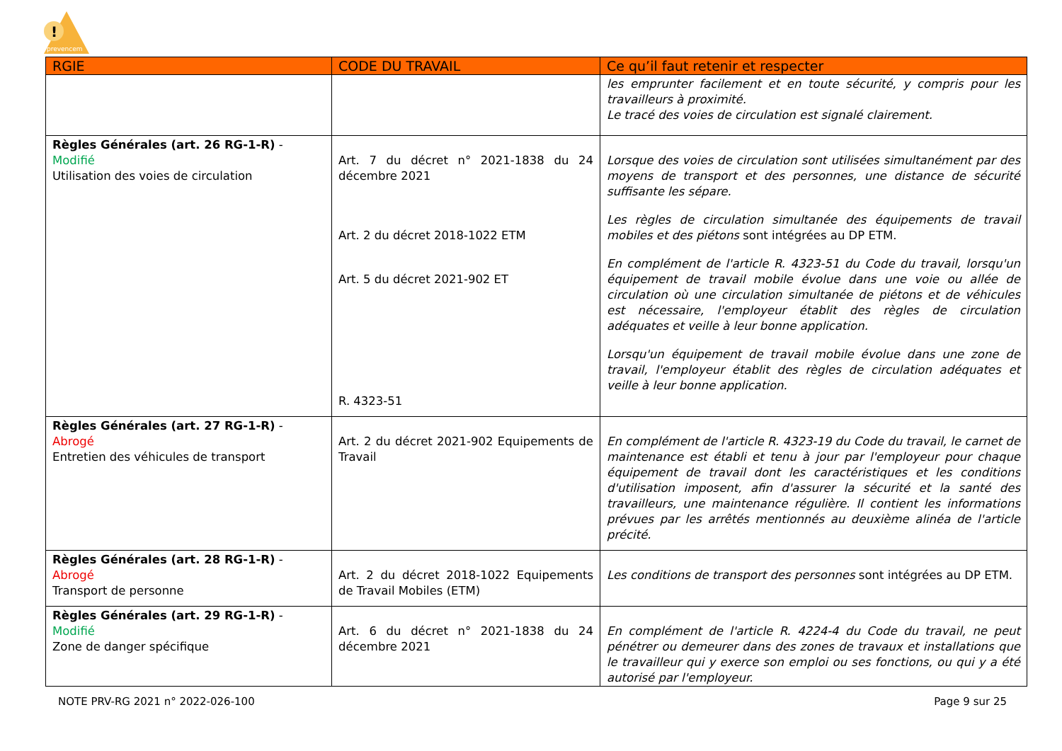!
prevencem
| RGIE | CODE DU TRAVAIL | Ce qu’il faut retenir et respecter |
| --- | --- | --- |
| | | les emprunter facilement et en toute sécurité, y compris pour les travailleurs à proximité. Le tracé des voies de circulation est signalé clairement. |
| Règles Générales (art. 26 RG-1-R) - Modifié Utilisation des voies de circulation | Art. 7 du décret n° 2021-1838 du 24 décembre 2021 Art. 2 du décret 2018-1022 ETM Art. 5 du décret 2021-902 ET R. 4323-51 | Lorsque des voies de circulation sont utilisées simultanément par des moyens de transport et des personnes, une distance de sécurité suffisante les sépare. Les règles de circulation simultanée des équipements de travail mobiles et des piétons sont intégrées au DP ETM. En complément de l'article R. 4323-51 du Code du travail, lorsqu'un équipement de travail mobile évolue dans une voie ou allée de circulation où une circulation simultanée de piétons et de véhicules est nécessaire, l'employeur établit des règles de circulation adéquates et veille à leur bonne application. Lorsqu'un équipement de travail mobile évolue dans une zone de travail, l'employeur établit des règles de circulation adéquates et veille à leur bonne application. |
| Règles Générales (art. 27 RG-1-R) - Abrogé Entretien des véhicules de transport | Art. 2 du décret 2021-902 Equipements de Travail | En complément de l'article R. 4323-19 du Code du travail, le carnet de maintenance est établi et tenu à jour par l'employeur pour chaque équipement de travail dont les caractéristiques et les conditions d'utilisation imposent, afin d'assurer la sécurité et la santé des travailleurs, une maintenance régulière. Il contient les informations prévues par les arrêtés mentionnés au deuxième alinéa de l'article précité. |
| Règles Générales (art. 28 RG-1-R) - Abrogé Transport de personne | Art. 2 du décret 2018-1022 Equipements de Travail Mobiles (ETM) | Les conditions de transport des personnes sont intégrées au DP ETM. |
| Règles Générales (art. 29 RG-1-R) - Modifié Zone de danger spécifique | Art. 6 du décret n° 2021-1838 du 24 décembre 2021 | En complément de l'article R. 4224-4 du Code du travail, ne peut pénétrer ou demeurer dans des zones de travaux et installations que le travailleur qui y exerce son emploi ou ses fonctions, ou qui y a été autorisé par l'employeur. |
NOTE PRV-RG 2021 n° 2022-026-100 Page 9 sur 25